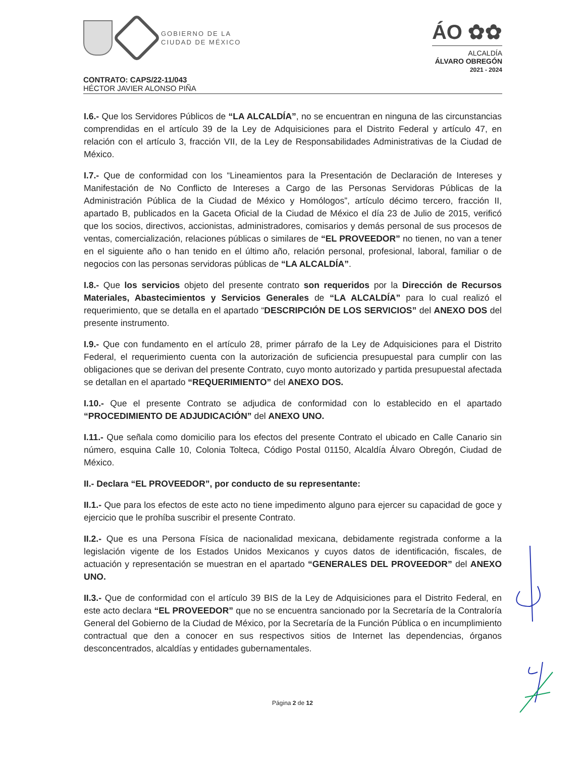GOBIERNO DE LA
CIUDAD DE MÉXICO
ÁO ✿✿
ALCALDÍA
ÁLVARO OBREGÓN
2021 - 2024
CONTRATO: CAPS/22-11/043
HÉCTOR JAVIER ALONSO PIÑA
I.6.- Que los Servidores Públicos de “LA ALCALDÍA”, no se encuentran en ninguna de las circunstancias comprendidas en el artículo 39 de la Ley de Adquisiciones para el Distrito Federal y artículo 47, en relación con el artículo 3, fracción VII, de la Ley de Responsabilidades Administrativas de la Ciudad de México.
I.7.- Que de conformidad con los “Lineamientos para la Presentación de Declaración de Intereses y Manifestación de No Conflicto de Intereses a Cargo de las Personas Servidoras Públicas de la Administración Pública de la Ciudad de México y Homólogos”, artículo décimo tercero, fracción II, apartado B, publicados en la Gaceta Oficial de la Ciudad de México el día 23 de Julio de 2015, verificó que los socios, directivos, accionistas, administradores, comisarios y demás personal de sus procesos de ventas, comercialización, relaciones públicas o similares de “EL PROVEEDOR” no tienen, no van a tener en el siguiente año o han tenido en el último año, relación personal, profesional, laboral, familiar o de negocios con las personas servidoras públicas de “LA ALCALDÍA”.
I.8.- Que los servicios objeto del presente contrato son requeridos por la Dirección de Recursos Materiales, Abastecimientos y Servicios Generales de “LA ALCALDÍA” para lo cual realizó el requerimiento, que se detalla en el apartado “DESCRIPCIÓN DE LOS SERVICIOS” del ANEXO DOS del presente instrumento.
I.9.- Que con fundamento en el artículo 28, primer párrafo de la Ley de Adquisiciones para el Distrito Federal, el requerimiento cuenta con la autorización de suficiencia presupuestal para cumplir con las obligaciones que se derivan del presente Contrato, cuyo monto autorizado y partida presupuestal afectada se detallan en el apartado “REQUERIMIENTO” del ANEXO DOS.
I.10.- Que el presente Contrato se adjudica de conformidad con lo establecido en el apartado “PROCEDIMIENTO DE ADJUDICACIÓN” del ANEXO UNO.
I.11.- Que señala como domicilio para los efectos del presente Contrato el ubicado en Calle Canario sin número, esquina Calle 10, Colonia Tolteca, Código Postal 01150, Alcaldía Álvaro Obregón, Ciudad de México.
II.- Declara “EL PROVEEDOR”, por conducto de su representante:
II.1.- Que para los efectos de este acto no tiene impedimento alguno para ejercer su capacidad de goce y ejercicio que le prohíba suscribir el presente Contrato.
II.2.- Que es una Persona Física de nacionalidad mexicana, debidamente registrada conforme a la legislación vigente de los Estados Unidos Mexicanos y cuyos datos de identificación, fiscales, de actuación y representación se muestran en el apartado “GENERALES DEL PROVEEDOR” del ANEXO UNO.
II.3.- Que de conformidad con el artículo 39 BIS de la Ley de Adquisiciones para el Distrito Federal, en este acto declara “EL PROVEEDOR” que no se encuentra sancionado por la Secretaría de la Contraloría General del Gobierno de la Ciudad de México, por la Secretaría de la Función Pública o en incumplimiento contractual que den a conocer en sus respectivos sitios de Internet las dependencias, órganos desconcentrados, alcaldías y entidades gubernamentales.
Página 2 de 12